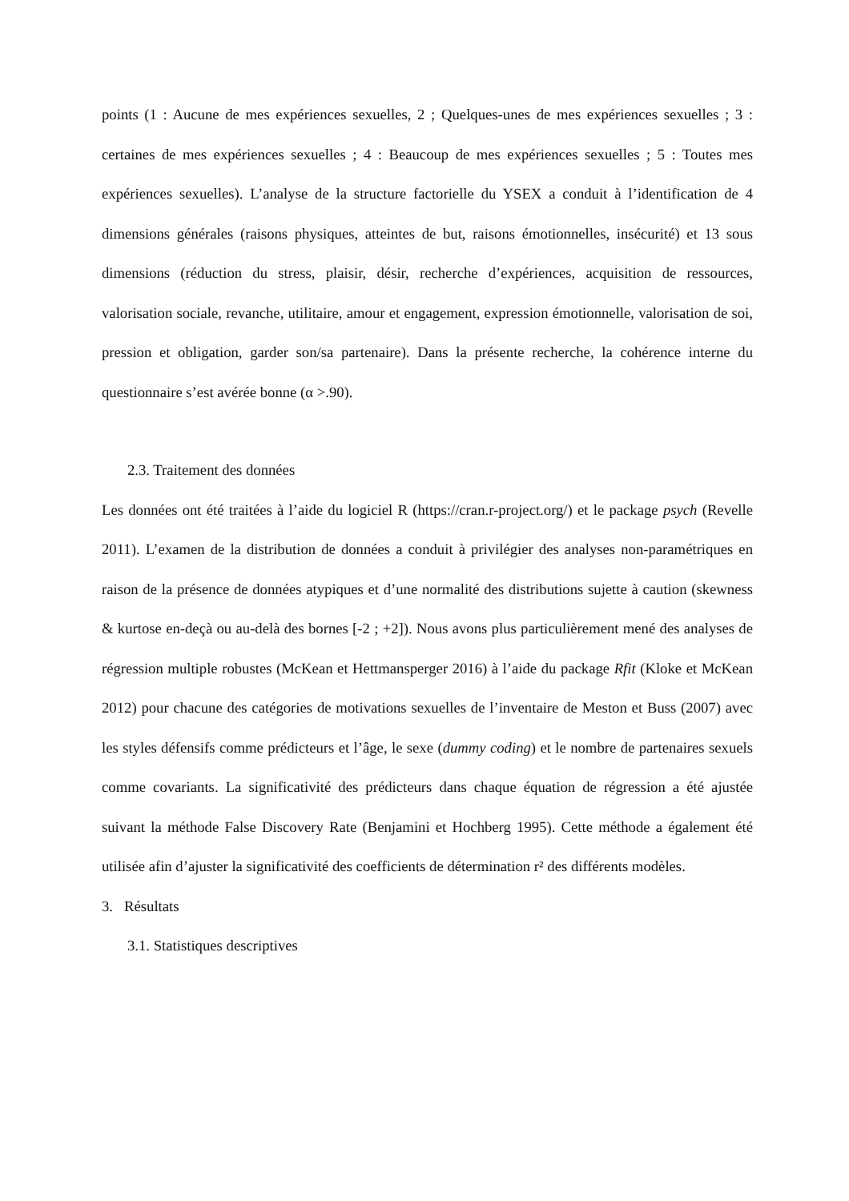points (1 : Aucune de mes expériences sexuelles, 2 ; Quelques-unes de mes expériences sexuelles ; 3 : certaines de mes expériences sexuelles ; 4 : Beaucoup de mes expériences sexuelles ; 5 : Toutes mes expériences sexuelles). L’analyse de la structure factorielle du YSEX a conduit à l’identification de 4 dimensions générales (raisons physiques, atteintes de but, raisons émotionnelles, insécurité) et 13 sous dimensions (réduction du stress, plaisir, désir, recherche d’expériences, acquisition de ressources, valorisation sociale, revanche, utilitaire, amour et engagement, expression émotionnelle, valorisation de soi, pression et obligation, garder son/sa partenaire). Dans la présente recherche, la cohérence interne du questionnaire s’est avérée bonne (α >.90).
2.3. Traitement des données
Les données ont été traitées à l’aide du logiciel R (https://cran.r-project.org/) et le package psych (Revelle 2011). L’examen de la distribution de données a conduit à privilégier des analyses non-paramétriques en raison de la présence de données atypiques et d’une normalité des distributions sujette à caution (skewness & kurtose en-deçà ou au-delà des bornes [-2 ; +2]). Nous avons plus particulièrement mené des analyses de régression multiple robustes (McKean et Hettmansperger 2016) à l’aide du package Rfit (Kloke et McKean 2012) pour chacune des catégories de motivations sexuelles de l’inventaire de Meston et Buss (2007) avec les styles défensifs comme prédicteurs et l’âge, le sexe (dummy coding) et le nombre de partenaires sexuels comme covariants. La significativité des prédicteurs dans chaque équation de régression a été ajustée suivant la méthode False Discovery Rate (Benjamini et Hochberg 1995). Cette méthode a également été utilisée afin d’ajuster la significativité des coefficients de détermination r² des différents modèles.
3. Résultats
3.1. Statistiques descriptives